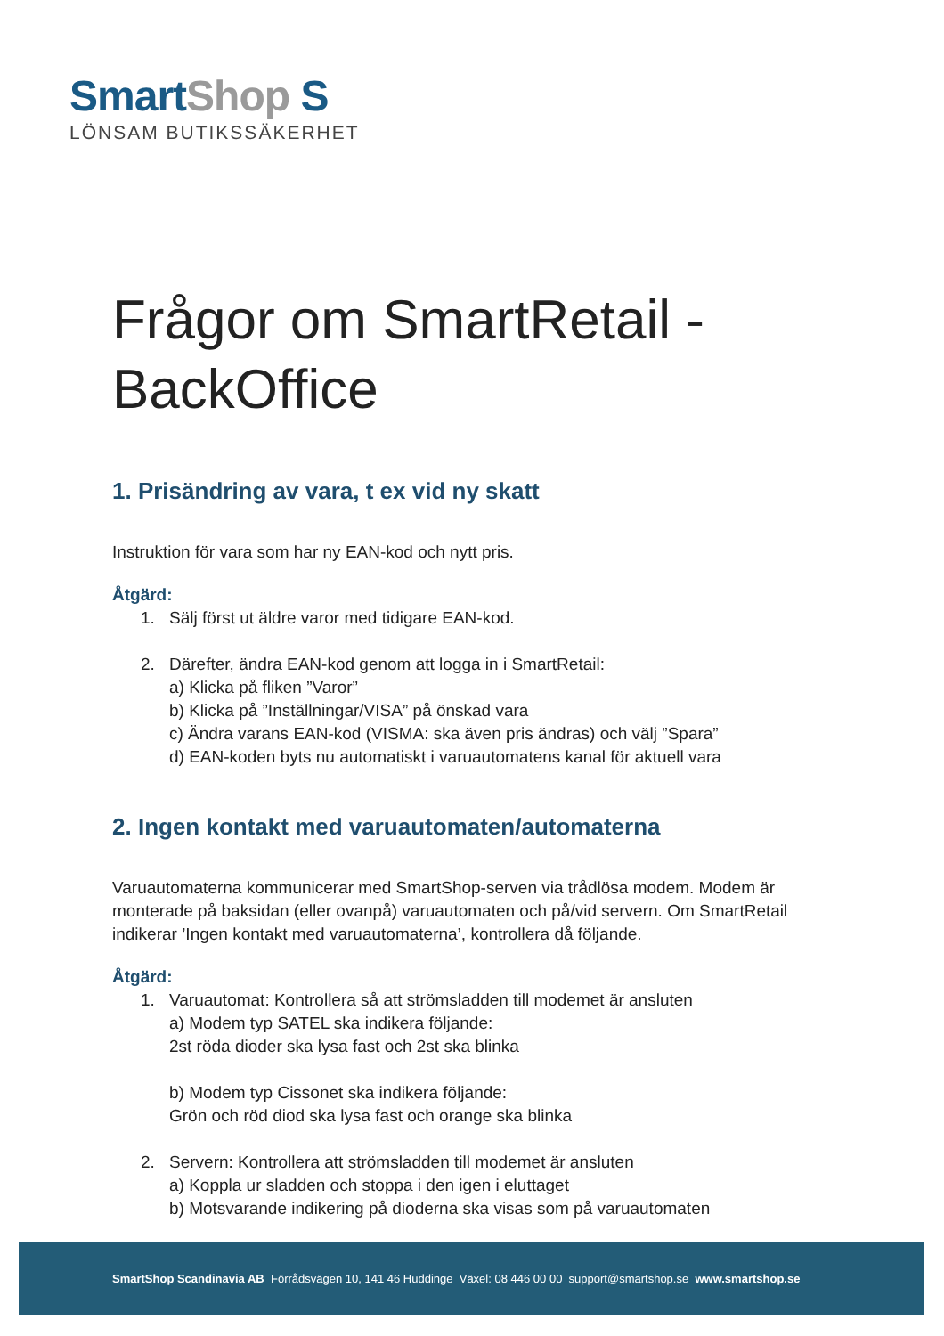Smart Shop S
LÖNSAM BUTIKSSÄKERHET
Frågor om SmartRetail - BackOffice
1. Prisändring av vara, t ex vid ny skatt
Instruktion för vara som har ny EAN-kod och nytt pris.
Åtgärd:
1. Sälj först ut äldre varor med tidigare EAN-kod.
2. Därefter, ändra EAN-kod genom att logga in i SmartRetail:
a) Klicka på fliken ”Varor”
b) Klicka på ”Inställningar/VISA” på önskad vara
c) Ändra varans EAN-kod (VISMA: ska även pris ändras) och välj ”Spara”
d) EAN-koden byts nu automatiskt i varuautomatens kanal för aktuell vara
2. Ingen kontakt med varuautomaten/automaterna
Varuautomaterna kommunicerar med SmartShop-serven via trådlösa modem. Modem är monterade på baksidan (eller ovanpå) varuautomaten och på/vid servern. Om SmartRetail indikerar ’Ingen kontakt med varuautomaterna’, kontrollera då följande.
Åtgärd:
1. Varuautomat: Kontrollera så att strömsladden till modemet är ansluten
a) Modem typ SATEL ska indikera följande:
2st röda dioder ska lysa fast och 2st ska blinka
b) Modem typ Cissonet ska indikera följande:
Grön och röd diod ska lysa fast och orange ska blinka
2. Servern: Kontrollera att strömsladden till modemet är ansluten
a) Koppla ur sladden och stoppa i den igen i eluttaget
b) Motsvarande indikering på dioderna ska visas som på varuautomaten
SmartShop Scandinavia AB Förrådsvägen 10, 141 46 Huddinge Växel: 08 446 00 00 support@smartshop.se www.smartshop.se